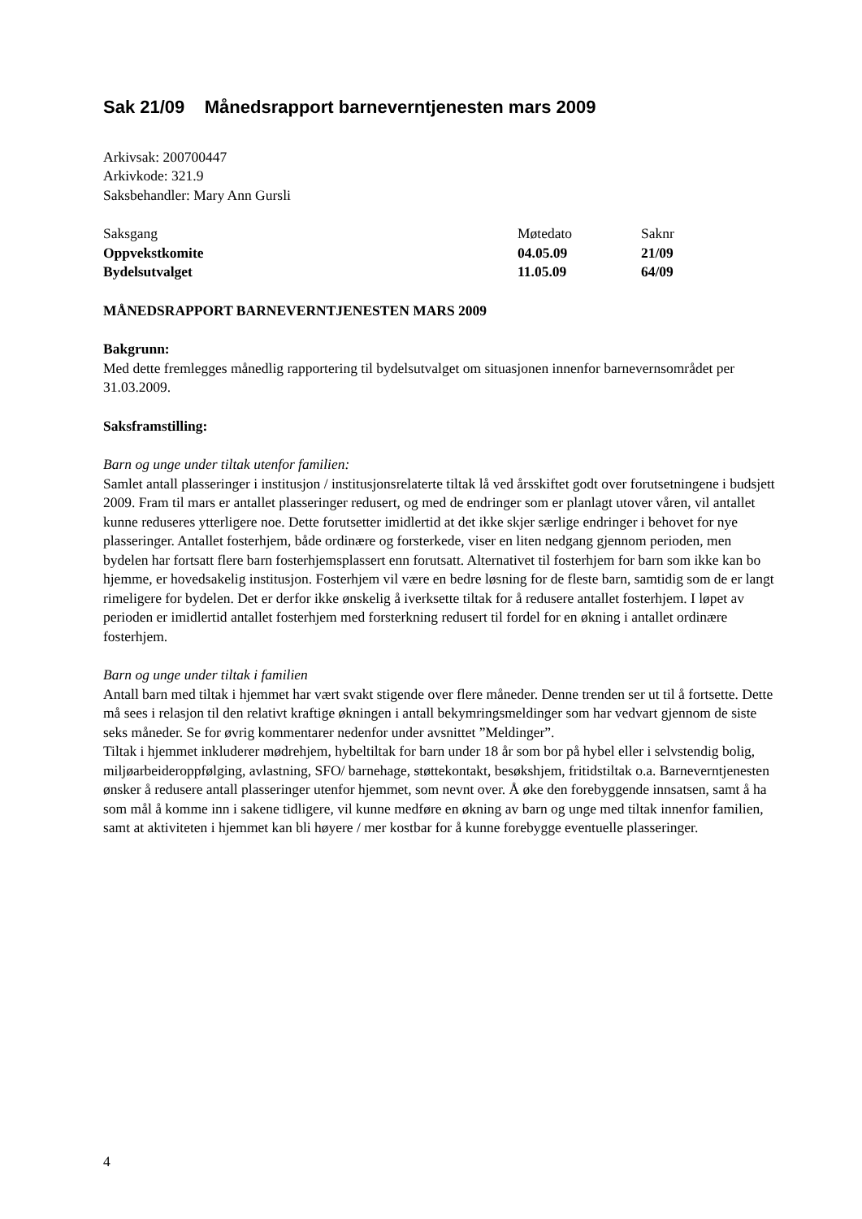Sak 21/09 Månedsrapport barneverntjenesten mars 2009
Arkivsak: 200700447
Arkivkode: 321.9
Saksbehandler: Mary Ann Gursli
| Saksgang | Møtedato | Saknr |
| Oppvekstkomite | 04.05.09 | 21/09 |
| Bydelsutvalget | 11.05.09 | 64/09 |
MÅNEDSRAPPORT BARNEVERNTJENESTEN MARS 2009
Bakgrunn:
Med dette fremlegges månedlig rapportering til bydelsutvalget om situasjonen innenfor barnevernsområdet per 31.03.2009.
Saksframstilling:
Barn og unge under tiltak utenfor familien:
Samlet antall plasseringer i institusjon / institusjonsrelaterte tiltak lå ved årsskiftet godt over forutsetningene i budsjett 2009. Fram til mars er antallet plasseringer redusert, og med de endringer som er planlagt utover våren, vil antallet kunne reduseres ytterligere noe. Dette forutsetter imidlertid at det ikke skjer særlige endringer i behovet for nye plasseringer. Antallet fosterhjem, både ordinære og forsterkede, viser en liten nedgang gjennom perioden, men bydelen har fortsatt flere barn fosterhjemsplassert enn forutsatt. Alternativet til fosterhjem for barn som ikke kan bo hjemme, er hovedsakelig institusjon. Fosterhjem vil være en bedre løsning for de fleste barn, samtidig som de er langt rimeligere for bydelen. Det er derfor ikke ønskelig å iverksette tiltak for å redusere antallet fosterhjem. I løpet av perioden er imidlertid antallet fosterhjem med forsterkning redusert til fordel for en økning i antallet ordinære fosterhjem.
Barn og unge under tiltak i familien
Antall barn med tiltak i hjemmet har vært svakt stigende over flere måneder. Denne trenden ser ut til å fortsette. Dette må sees i relasjon til den relativt kraftige økningen i antall bekymringsmeldinger som har vedvart gjennom de siste seks måneder. Se for øvrig kommentarer nedenfor under avsnittet ”Meldinger”.
Tiltak i hjemmet inkluderer mødrehjem, hybeltiltak for barn under 18 år som bor på hybel eller i selvstendig bolig, miljøarbeideroppfølging, avlastning, SFO/ barnehage, støttekontakt, besøkshjem, fritidstiltak o.a. Barneverntjenesten ønsker å redusere antall plasseringer utenfor hjemmet, som nevnt over. Å øke den forebyggende innsatsen, samt å ha som mål å komme inn i sakene tidligere, vil kunne medføre en økning av barn og unge med tiltak innenfor familien, samt at aktiviteten i hjemmet kan bli høyere / mer kostbar for å kunne forebygge eventuelle plasseringer.
4